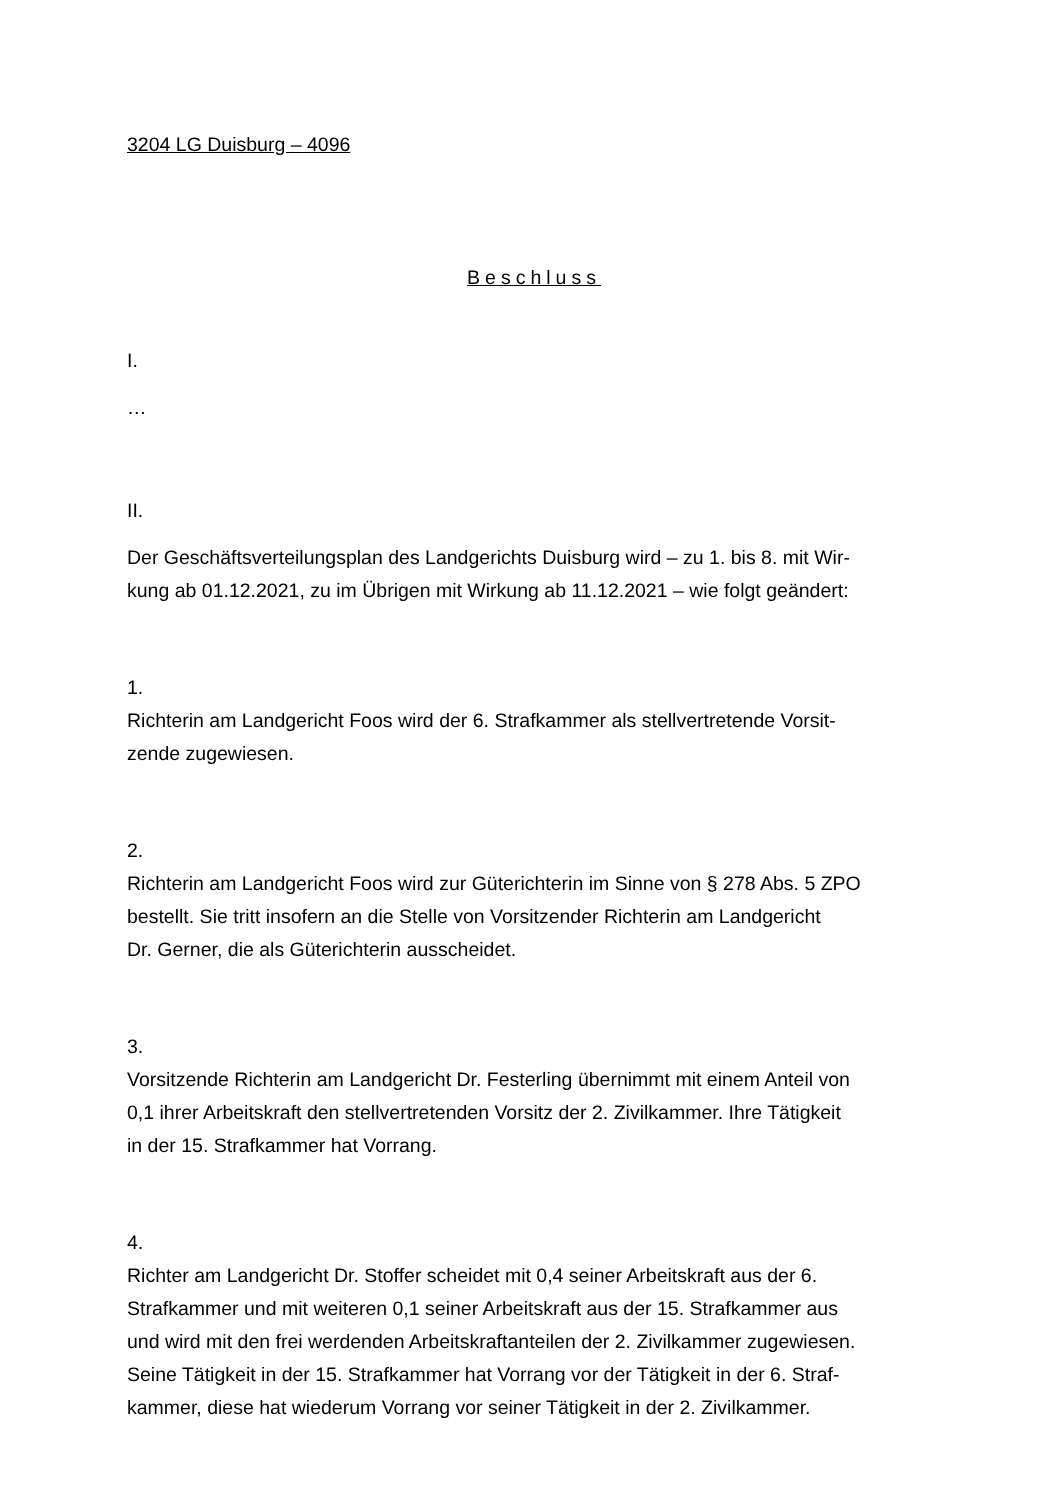3204 LG Duisburg – 4096
Beschluss
I.
…
II.
Der Geschäftsverteilungsplan des Landgerichts Duisburg wird – zu 1. bis 8. mit Wir-
kung ab 01.12.2021, zu im Übrigen mit Wirkung ab 11.12.2021 – wie folgt geändert:
1.
Richterin am Landgericht Foos wird der 6. Strafkammer als stellvertretende Vorsit-
zende zugewiesen.
2.
Richterin am Landgericht Foos wird zur Güterichterin im Sinne von § 278 Abs. 5 ZPO
bestellt. Sie tritt insofern an die Stelle von Vorsitzender Richterin am Landgericht
Dr. Gerner, die als Güterichterin ausscheidet.
3.
Vorsitzende Richterin am Landgericht Dr. Festerling übernimmt mit einem Anteil von
0,1 ihrer Arbeitskraft den stellvertretenden Vorsitz der 2. Zivilkammer. Ihre Tätigkeit
in der 15. Strafkammer hat Vorrang.
4.
Richter am Landgericht Dr. Stoffer scheidet mit 0,4 seiner Arbeitskraft aus der 6.
Strafkammer und mit weiteren 0,1 seiner Arbeitskraft aus der 15. Strafkammer aus
und wird mit den frei werdenden Arbeitskraftanteilen der 2. Zivilkammer zugewiesen.
Seine Tätigkeit in der 15. Strafkammer hat Vorrang vor der Tätigkeit in der 6. Straf-
kammer, diese hat wiederum Vorrang vor seiner Tätigkeit in der 2. Zivilkammer.